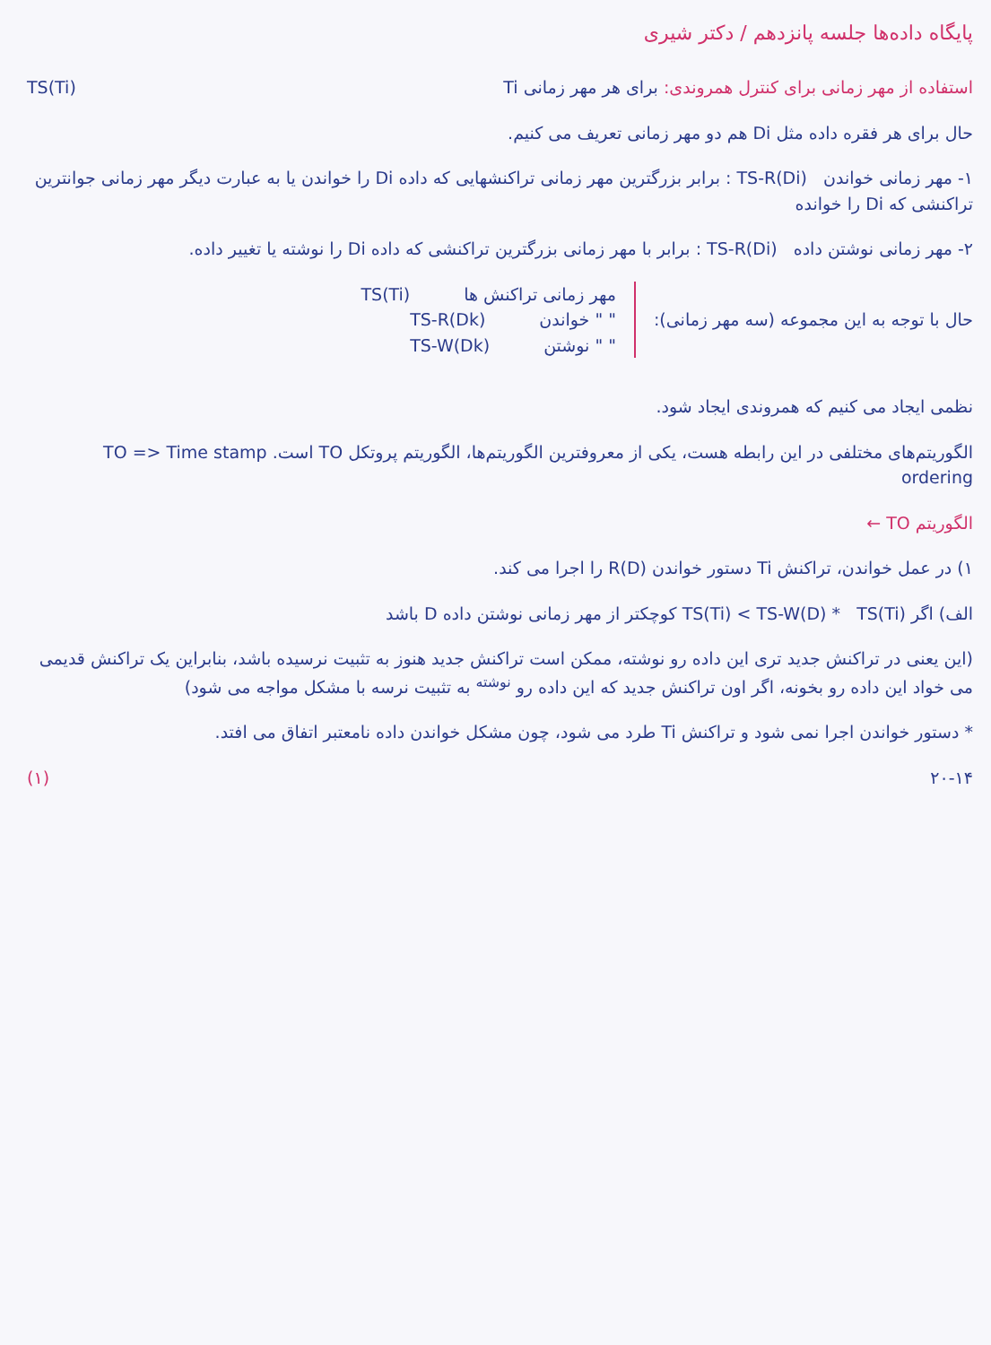پایگاه داده‌ها جلسه پانزدهم / دکتر شیری
استفاده از مهر زمانی برای کنترل همروندی: برای هر مهر زمانی Ti
TS(Ti)
حال برای هر فقره داده مثل Di هم دو مهر زمانی تعریف می کنیم.
۱- مهر زمانی خواندن TS-R(Di) : برابر بزرگترین مهر زمانی تراکنشهایی که داده Di را خواندن یا به عبارت دیگر مهر زمانی جوانترین تراکنشی که Di را خوانده
۲- مهر زمانی نوشتن داده TS-R(Di) : برابر با مهر زمانی بزرگترین تراکنشی که داده Di را نوشته یا تغییر داده.
حال با توجه به این مجموعه (سه مهر زمانی):
مهر زمانی تراکنش ها TS(Ti)
" " خواندن TS-R(Dk)
" " نوشتن TS-W(Dk)
نظمی ایجاد می کنیم که همروندی ایجاد شود.
الگوریتم‌های مختلفی در این رابطه هست، یکی از معروفترین الگوریتم‌ها، الگوریتم پروتکل TO است. TO => Time stamp ordering
الگوریتم TO ←
۱) در عمل خواندن، تراکنش Ti دستور خواندن R(D) را اجرا می کند.
الف) اگر TS(Ti) < TS-W(D) * TS(Ti) کوچکتر از مهر زمانی نوشتن داده D باشد
(این یعنی در تراکنش جدید تری این داده رو نوشته، ممکن است تراکنش جدید هنوز به تثبیت نرسیده باشد، بنابراین یک تراکنش قدیمی می خواد این داده رو بخونه، اگر اون تراکنش جدید که این داده رو <sup>نوشته</sup> به تثبیت نرسه با مشکل مواجه می شود)
* دستور خواندن اجرا نمی شود و تراکنش Ti طرد می شود، چون مشکل خواندن داده نامعتبر اتفاق می افتد.
۲۰-۱۴ (۱)